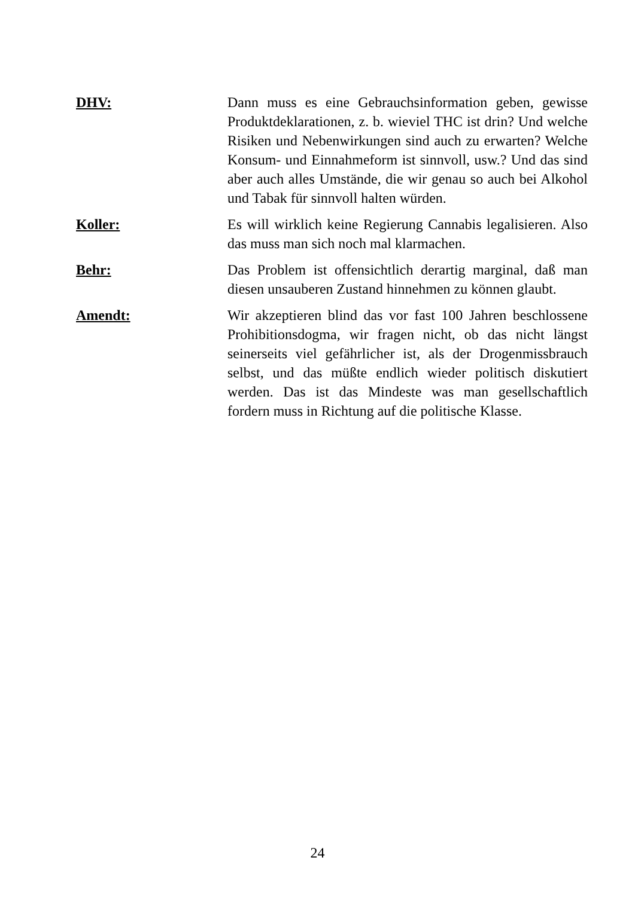DHV: Dann muss es eine Gebrauchsinformation geben, gewisse Produktdeklarationen, z. b. wieviel THC ist drin? Und welche Risiken und Nebenwirkungen sind auch zu erwarten? Welche Konsum- und Einnahmeform ist sinnvoll, usw.? Und das sind aber auch alles Umstände, die wir genau so auch bei Alkohol und Tabak für sinnvoll halten würden.
Koller: Es will wirklich keine Regierung Cannabis legalisieren. Also das muss man sich noch mal klarmachen.
Behr: Das Problem ist offensichtlich derartig marginal, daß man diesen unsauberen Zustand hinnehmen zu können glaubt.
Amendt: Wir akzeptieren blind das vor fast 100 Jahren beschlossene Prohibitionsdogma, wir fragen nicht, ob das nicht längst seinerseits viel gefährlicher ist, als der Drogenmissbrauch selbst, und das müßte endlich wieder politisch diskutiert werden. Das ist das Mindeste was man gesellschaftlich fordern muss in Richtung auf die politische Klasse.
24